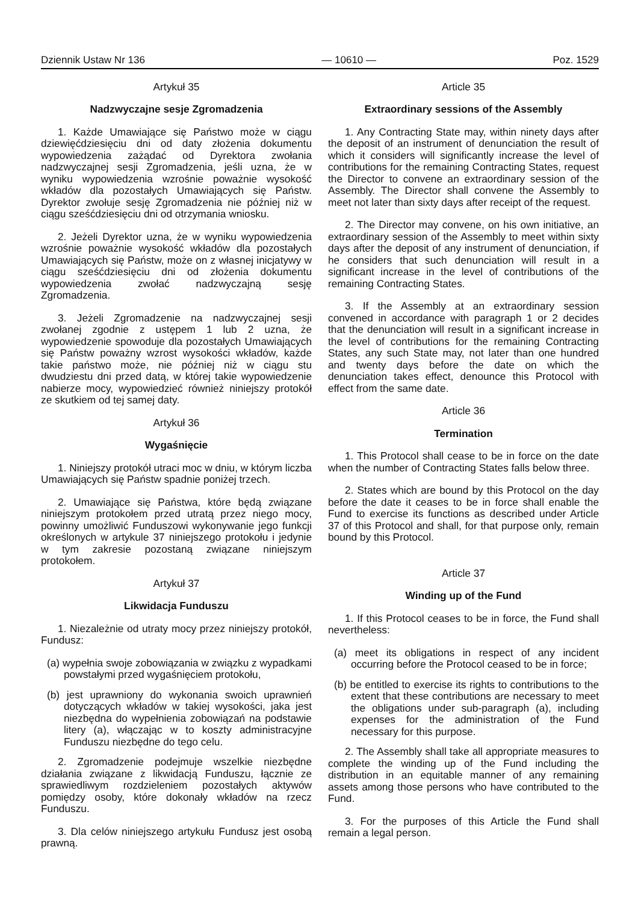Dziennik Ustaw Nr 136 — 10610 — Poz. 1529
Artykuł 35
Nadzwyczajne sesje Zgromadzenia
1. Każde Umawiające się Państwo może w ciągu dziewięćdziesięciu dni od daty złożenia dokumentu wypowiedzenia zażądać od Dyrektora zwołania nadzwyczajnej sesji Zgromadzenia, jeśli uzna, że w wyniku wypowiedzenia wzrośnie poważnie wysokość wkładów dla pozostałych Umawiających się Państw. Dyrektor zwołuje sesję Zgromadzenia nie później niż w ciągu sześćdziesięciu dni od otrzymania wniosku.
2. Jeżeli Dyrektor uzna, że w wyniku wypowiedzenia wzrośnie poważnie wysokość wkładów dla pozostałych Umawiających się Państw, może on z własnej inicjatywy w ciągu sześćdziesięciu dni od złożenia dokumentu wypowiedzenia zwołać nadzwyczajną sesję Zgromadzenia.
3. Jeżeli Zgromadzenie na nadzwyczajnej sesji zwołanej zgodnie z ustępem 1 lub 2 uzna, że wypowiedzenie spowoduje dla pozostałych Umawiających się Państw poważny wzrost wysokości wkładów, każde takie państwo może, nie później niż w ciągu stu dwudziestu dni przed datą, w której takie wypowiedzenie nabierze mocy, wypowiedzieć również niniejszy protokół ze skutkiem od tej samej daty.
Artykuł 36
Wygaśnięcie
1. Niniejszy protokół utraci moc w dniu, w którym liczba Umawiających się Państw spadnie poniżej trzech.
2. Umawiające się Państwa, które będą związane niniejszym protokołem przed utratą przez niego mocy, powinny umożliwić Funduszowi wykonywanie jego funkcji określonych w artykule 37 niniejszego protokołu i jedynie w tym zakresie pozostaną związane niniejszym protokołem.
Artykuł 37
Likwidacja Funduszu
1. Niezależnie od utraty mocy przez niniejszy protokół, Fundusz:
(a) wypełnia swoje zobowiązania w związku z wypadkami powstałymi przed wygaśnięciem protokołu,
(b) jest uprawniony do wykonania swoich uprawnień dotyczących wkładów w takiej wysokości, jaka jest niezbędna do wypełnienia zobowiązań na podstawie litery (a), włączając w to koszty administracyjne Funduszu niezbędne do tego celu.
2. Zgromadzenie podejmuje wszelkie niezbędne działania związane z likwidacją Funduszu, łącznie ze sprawiedliwym rozdzieleniem pozostałych aktywów pomiędzy osoby, które dokonały wkładów na rzecz Funduszu.
3. Dla celów niniejszego artykułu Fundusz jest osobą prawną.
Article 35
Extraordinary sessions of the Assembly
1. Any Contracting State may, within ninety days after the deposit of an instrument of denunciation the result of which it considers will significantly increase the level of contributions for the remaining Contracting States, request the Director to convene an extraordinary session of the Assembly. The Director shall convene the Assembly to meet not later than sixty days after receipt of the request.
2. The Director may convene, on his own initiative, an extraordinary session of the Assembly to meet within sixty days after the deposit of any instrument of denunciation, if he considers that such denunciation will result in a significant increase in the level of contributions of the remaining Contracting States.
3. If the Assembly at an extraordinary session convened in accordance with paragraph 1 or 2 decides that the denunciation will result in a significant increase in the level of contributions for the remaining Contracting States, any such State may, not later than one hundred and twenty days before the date on which the denunciation takes effect, denounce this Protocol with effect from the same date.
Article 36
Termination
1. This Protocol shall cease to be in force on the date when the number of Contracting States falls below three.
2. States which are bound by this Protocol on the day before the date it ceases to be in force shall enable the Fund to exercise its functions as described under Article 37 of this Protocol and shall, for that purpose only, remain bound by this Protocol.
Article 37
Winding up of the Fund
1. If this Protocol ceases to be in force, the Fund shall nevertheless:
(a) meet its obligations in respect of any incident occurring before the Protocol ceased to be in force;
(b) be entitled to exercise its rights to contributions to the extent that these contributions are necessary to meet the obligations under sub-paragraph (a), including expenses for the administration of the Fund necessary for this purpose.
2. The Assembly shall take all appropriate measures to complete the winding up of the Fund including the distribution in an equitable manner of any remaining assets among those persons who have contributed to the Fund.
3. For the purposes of this Article the Fund shall remain a legal person.